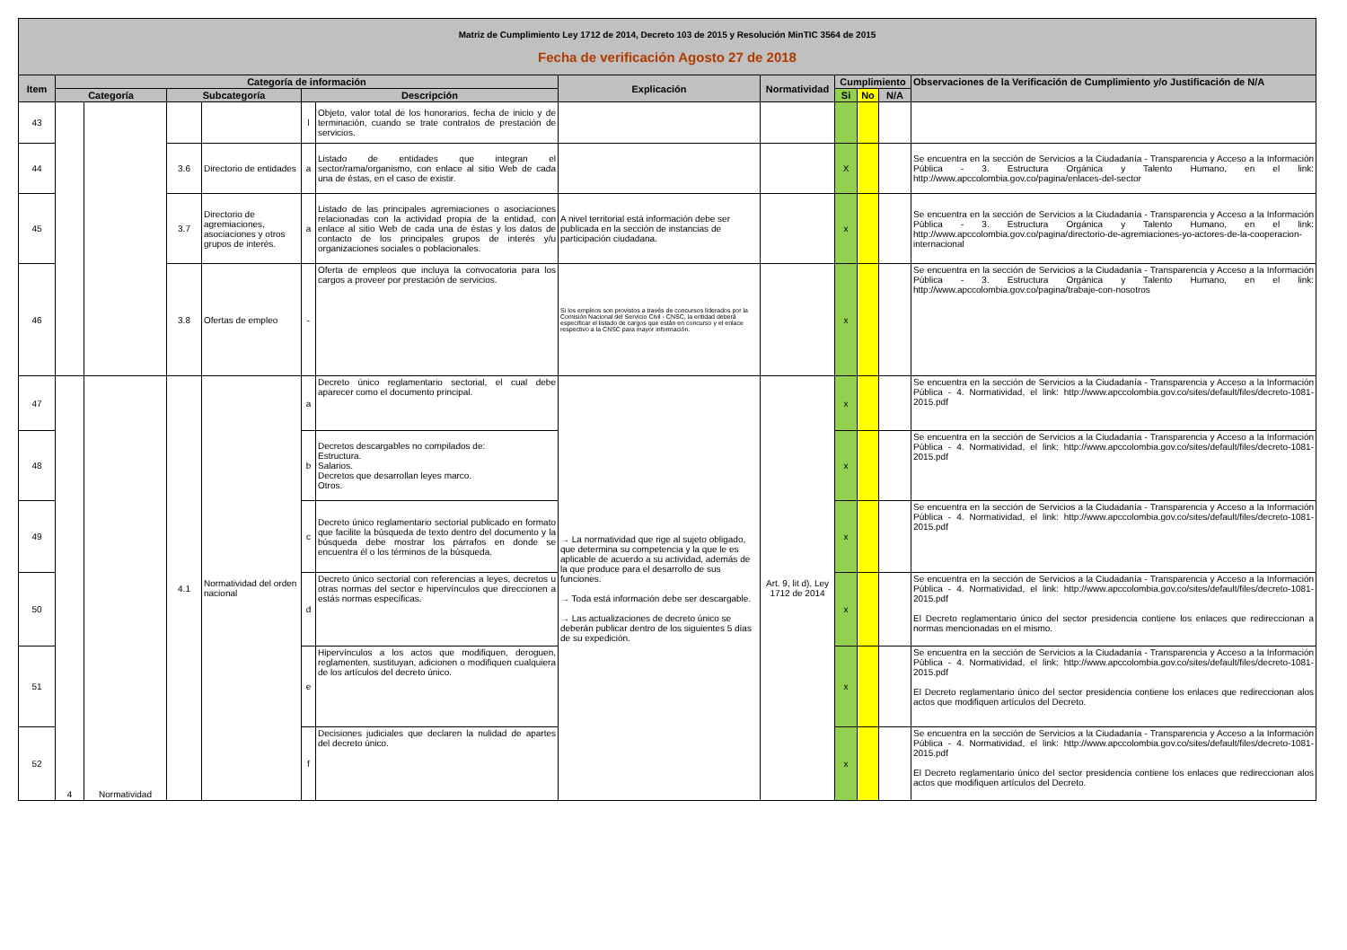| Matriz de Cumplimiento Ley 1712 de 2014, Decreto 103 de 2015 y Resolución MinTIC 3564 de 2015 Fecha de verificación Agosto 27 de 2018 | | | | | | | | | | | | |
| Item | Categoría de información | | | | | | Explicación | Normatividad | Cumplimiento | | | Observaciones de la Verificación de Cumplimiento y/o Justificación de N/A |
| | Categoría | | Subcategoría | | Descripción | | | | Si | No | N/A | |
| 43 | | | | | l | Objeto, valor total de los honorarios, fecha de inicio y de terminación, cuando se trate contratos de prestación de servicios. | | | | | | |
| 44 | | | 3.6 | Directorio de entidades | a | Listado de entidades que integran el sector/rama/organismo, con enlace al sitio Web de cada una de éstas, en el caso de existir. | | | X | | | Se encuentra en la sección de Servicios a la Ciudadanía - Transparencia y Acceso a la Información Pública - 3. Estructura Orgánica y Talento Humano, en el link: http://www.apccolombia.gov.co/pagina/enlaces-del-sector |
| 45 | | | 3.7 | Directorio de agremiaciones, asociaciones y otros grupos de interés. | a | Listado de las principales agremiaciones o asociaciones relacionadas con la actividad propia de la entidad, con enlace al sitio Web de cada una de éstas y los datos de contacto de los principales grupos de interés y/u organizaciones sociales o poblacionales. | A nivel territorial está información debe ser publicada en la sección de instancias de participación ciudadana. | | x | | | Se encuentra en la sección de Servicios a la Ciudadanía - Transparencia y Acceso a la Información Pública - 3. Estructura Orgánica y Talento Humano, en el link: http://www.apccolombia.gov.co/pagina/directorio-de-agremiaciones-yo-actores-de-la-cooperacion-internacional |
| 46 | | | 3.8 | Ofertas de empleo | - | Oferta de empleos que incluya la convocatoria para los cargos a proveer por prestación de servicios. | Si los empleos son provistos a través de concursos liderados por la Comisión Nacional del Servicio Civil - CNSC, la entidad deberá especificar el listado de cargos que están en concurso y el enlace respectivo a la CNSC para mayor información. | | x | | | Se encuentra en la sección de Servicios a la Ciudadanía - Transparencia y Acceso a la Información Pública - 3. Estructura Orgánica y Talento Humano, en el link: http://www.apccolombia.gov.co/pagina/trabaje-con-nosotros |
| 47 | 4 | Normatividad | 4.1 | Normatividad del orden nacional | a | Decreto único reglamentario sectorial, el cual debe aparecer como el documento principal. | → La normatividad que rige al sujeto obligado, que determina su competencia y la que le es aplicable de acuerdo a su actividad, además de la que produce para el desarrollo de sus funciones. → Toda está información debe ser descargable. → Las actualizaciones de decreto único se deberán publicar dentro de los siguientes 5 días de su expedición. | Art. 9, lit d), Ley 1712 de 2014 | x | | | Se encuentra en la sección de Servicios a la Ciudadanía - Transparencia y Acceso a la Información Pública - 4. Normatividad, el link: http://www.apccolombia.gov.co/sites/default/files/decreto-1081-2015.pdf |
| 48 | | | | | b | Decretos descargables no compilados de: Estructura. Salarios. Decretos que desarrollan leyes marco. Otros. | | | x | | | Se encuentra en la sección de Servicios a la Ciudadanía - Transparencia y Acceso a la Información Pública - 4. Normatividad, el link: http://www.apccolombia.gov.co/sites/default/files/decreto-1081-2015.pdf |
| 49 | | | | | c | Decreto único reglamentario sectorial publicado en formato que facilite la búsqueda de texto dentro del documento y la búsqueda debe mostrar los párrafos en donde se encuentra él o los términos de la búsqueda. | | | x | | | Se encuentra en la sección de Servicios a la Ciudadanía - Transparencia y Acceso a la Información Pública - 4. Normatividad, el link: http://www.apccolombia.gov.co/sites/default/files/decreto-1081-2015.pdf |
| 50 | | | | | d | Decreto único sectorial con referencias a leyes, decretos u otras normas del sector e hipervínculos que direccionen a estás normas específicas. | | | x | | | Se encuentra en la sección de Servicios a la Ciudadanía - Transparencia y Acceso a la Información Pública - 4. Normatividad, el link: http://www.apccolombia.gov.co/sites/default/files/decreto-1081-2015.pdf El Decreto reglamentario único del sector presidencia contiene los enlaces que redireccionan a normas mencionadas en el mismo. |
| 51 | | | | | e | Hipervínculos a los actos que modifiquen, deroguen, reglamenten, sustituyan, adicionen o modifiquen cualquiera de los artículos del decreto único. | | | x | | | Se encuentra en la sección de Servicios a la Ciudadanía - Transparencia y Acceso a la Información Pública - 4. Normatividad, el link: http://www.apccolombia.gov.co/sites/default/files/decreto-1081-2015.pdf El Decreto reglamentario único del sector presidencia contiene los enlaces que redireccionan alos actos que modifiquen artículos del Decreto. |
| 52 | | | | | f | Decisiones judiciales que declaren la nulidad de apartes del decreto único. | | | x | | | Se encuentra en la sección de Servicios a la Ciudadanía - Transparencia y Acceso a la Información Pública - 4. Normatividad, el link: http://www.apccolombia.gov.co/sites/default/files/decreto-1081-2015.pdf El Decreto reglamentario único del sector presidencia contiene los enlaces que redireccionan alos actos que modifiquen artículos del Decreto. |